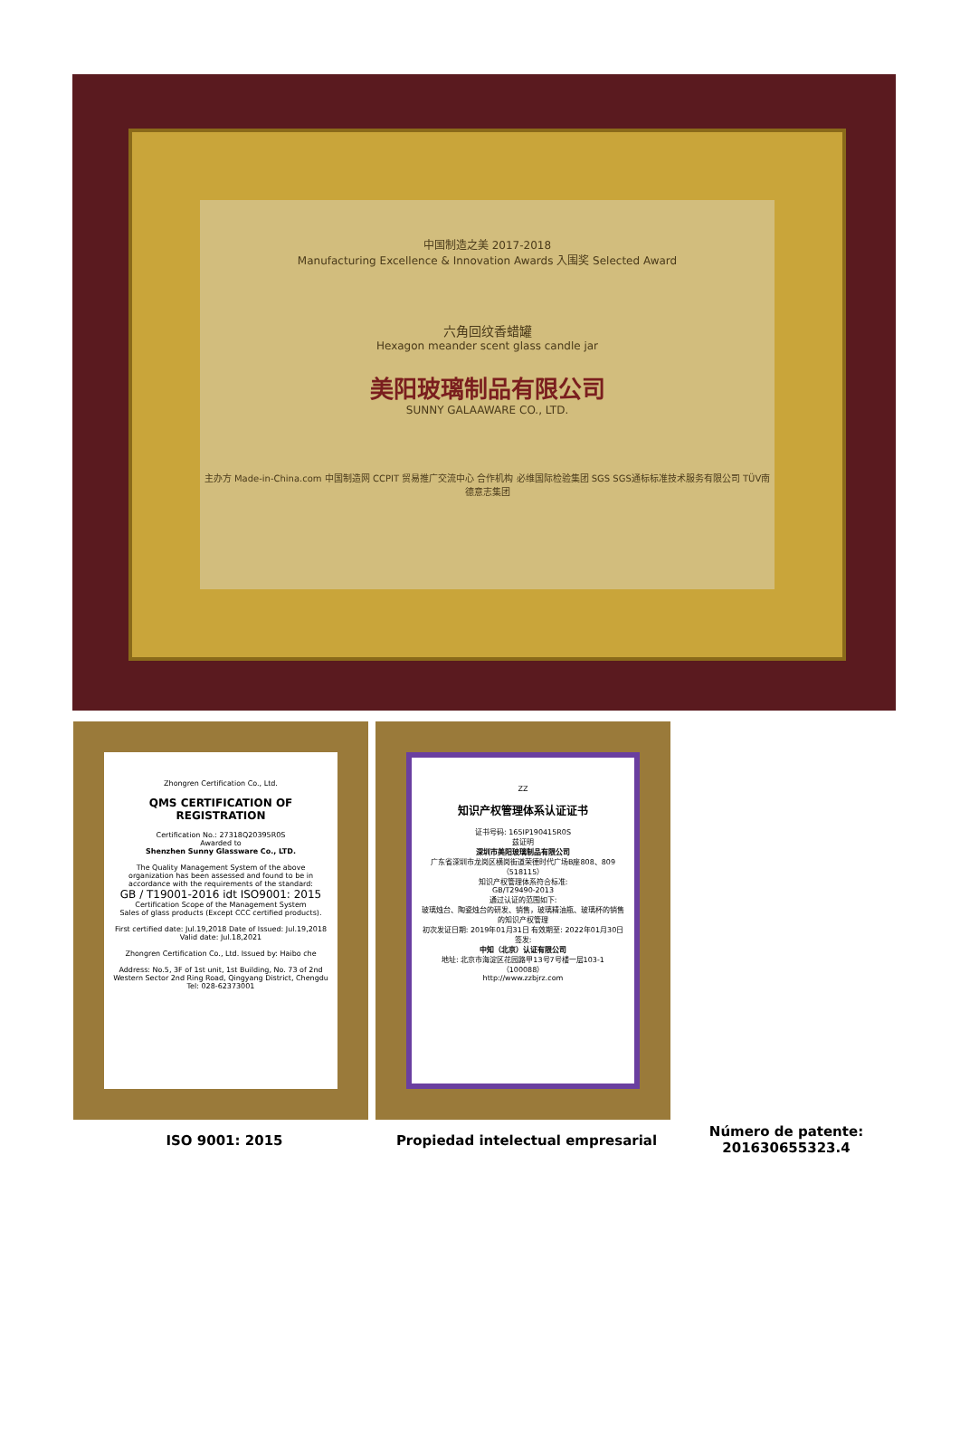中国制造之美 2017-2018
Manufacturing Excellence & Innovation Awards 入围奖 Selected Award
六角回纹香蜡罐
Hexagon meander scent glass candle jar
美阳玻璃制品有限公司
SUNNY GALAAWARE CO., LTD.
主办方 Made-in-China.com 中国制造网 CCPIT 贸易推广交流中心 合作机构 必维国际检验集团 SGS SGS通标标准技术服务有限公司 TÜV南德意志集团
Zhongren Certification Co., Ltd.
QMS CERTIFICATION OF REGISTRATION
Certification No.: 27318Q20395R0S
Awarded to
Shenzhen Sunny Glassware Co., LTD.
The Quality Management System of the above organization has been assessed and found to be in accordance with the requirements of the standard:
GB / T19001-2016 idt ISO9001: 2015
Certification Scope of the Management System
Sales of glass products (Except CCC certified products).
First certified date: Jul.19,2018 Date of Issued: Jul.19,2018 Valid date: Jul.18,2021
Zhongren Certification Co., Ltd. Issued by: Haibo che
Address: No.5, 3F of 1st unit, 1st Building, No. 73 of 2nd Western Sector 2nd Ring Road, Qingyang District, Chengdu Tel: 028-62373001
ZZ
知识产权管理体系认证证书
证书号码: 165IP190415R0S
兹证明
深圳市美阳玻璃制品有限公司
广东省深圳市龙岗区横岗街道荣德时代广场B座808、809（518115）
知识产权管理体系符合标准:
GB/T29490-2013
通过认证的范围如下:
玻璃烛台、陶瓷烛台的研发、销售，玻璃精油瓶、玻璃杯的销售的知识产权管理
初次发证日期: 2019年01月31日 有效期至: 2022年01月30日
签发:
中知（北京）认证有限公司
地址: 北京市海淀区花园路甲13号7号楼一层103-1（100088）
http://www.zzbjrz.com
ISO 9001: 2015 Propiedad intelectual empresarial
Número de patente:
201630655323.4